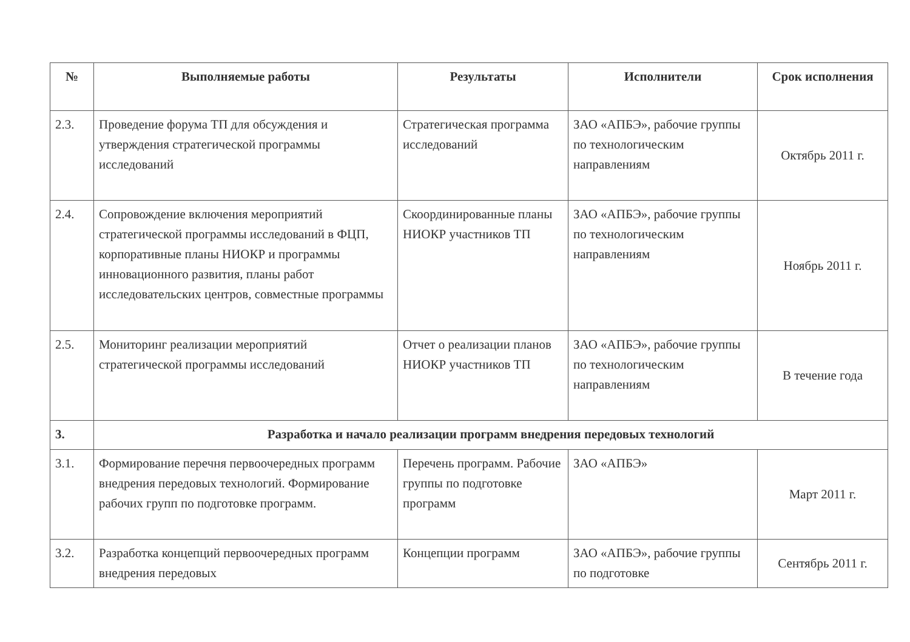| № | Выполняемые работы | Результаты | Исполнители | Срок исполнения |
| --- | --- | --- | --- | --- |
| 2.3. | Проведение форума ТП для обсуждения и утверждения стратегической программы исследований | Стратегическая программа исследований | ЗАО «АПБЭ», рабочие группы по технологическим направлениям | Октябрь 2011 г. |
| 2.4. | Сопровождение включения мероприятий стратегической программы исследований в ФЦП, корпоративные планы НИОКР и программы инновационного развития, планы работ исследовательских центров, совместные программы | Скоординированные планы НИОКР участников ТП | ЗАО «АПБЭ», рабочие группы по технологическим направлениям | Ноябрь 2011 г. |
| 2.5. | Мониторинг реализации мероприятий стратегической программы исследований | Отчет о реализации планов НИОКР участников ТП | ЗАО «АПБЭ», рабочие группы по технологическим направлениям | В течение года |
| 3. | Разработка и начало реализации программ внедрения передовых технологий | | | |
| 3.1. | Формирование перечня первоочередных программ внедрения передовых технологий. Формирование рабочих групп по подготовке программ. | Перечень программ. Рабочие группы по подготовке программ | ЗАО «АПБЭ» | Март 2011 г. |
| 3.2. | Разработка концепций первоочередных программ внедрения передовых | Концепции программ | ЗАО «АПБЭ», рабочие группы по подготовке | Сентябрь 2011 г. |